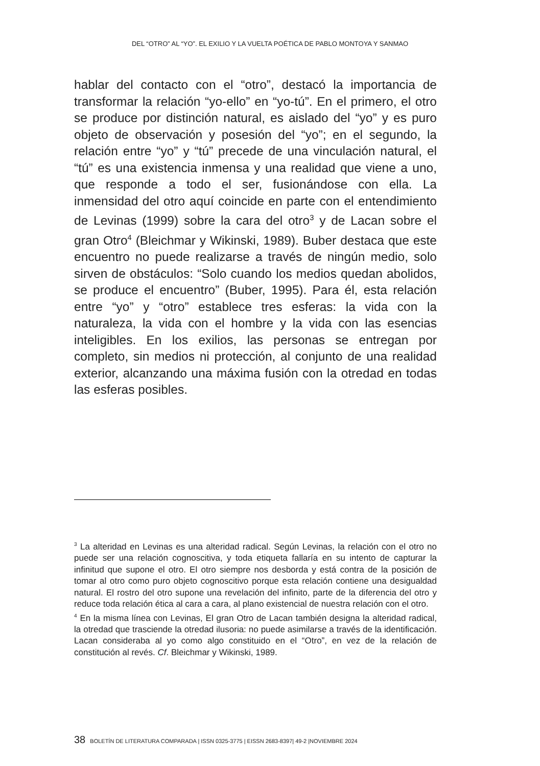DEL “OTRO” AL “YO”. EL EXILIO Y LA VUELTA POÉTICA DE PABLO MONTOYA Y SANMAO
hablar del contacto con el “otro”, destacó la importancia de transformar la relación “yo-ello” en “yo-tú”. En el primero, el otro se produce por distinción natural, es aislado del “yo” y es puro objeto de observación y posesión del “yo”; en el segundo, la relación entre “yo” y “tú” precede de una vinculación natural, el “tú” es una existencia inmensa y una realidad que viene a uno, que responde a todo el ser, fusionándose con ella. La inmensidad del otro aquí coincide en parte con el entendimiento de Levinas (1999) sobre la cara del otro<sup>3</sup> y de Lacan sobre el gran Otro<sup>4</sup> (Bleichmar y Wikinski, 1989). Buber destaca que este encuentro no puede realizarse a través de ningún medio, solo sirven de obstáculos: “Solo cuando los medios quedan abolidos, se produce el encuentro” (Buber, 1995). Para él, esta relación entre “yo” y “otro” establece tres esferas: la vida con la naturaleza, la vida con el hombre y la vida con las esencias inteligibles. En los exilios, las personas se entregan por completo, sin medios ni protección, al conjunto de una realidad exterior, alcanzando una máxima fusión con la otredad en todas las esferas posibles.
<sup>3</sup> La alteridad en Levinas es una alteridad radical. Según Levinas, la relación con el otro no puede ser una relación cognoscitiva, y toda etiqueta fallaría en su intento de capturar la infinitud que supone el otro. El otro siempre nos desborda y está contra de la posición de tomar al otro como puro objeto cognoscitivo porque esta relación contiene una desigualdad natural. El rostro del otro supone una revelación del infinito, parte de la diferencia del otro y reduce toda relación ética al cara a cara, al plano existencial de nuestra relación con el otro.
<sup>4</sup> En la misma línea con Levinas, El gran Otro de Lacan también designa la alteridad radical, la otredad que trasciende la otredad ilusoria: no puede asimilarse a través de la identificación. Lacan consideraba al yo como algo constituido en el “Otro”, en vez de la relación de constitución al revés. Cf. Bleichmar y Wikinski, 1989.
38 BOLETÍN DE LITERATURA COMPARADA | ISSN 0325-3775 | EISSN 2683-8397| 49-2 |NOVIEMBRE 2024